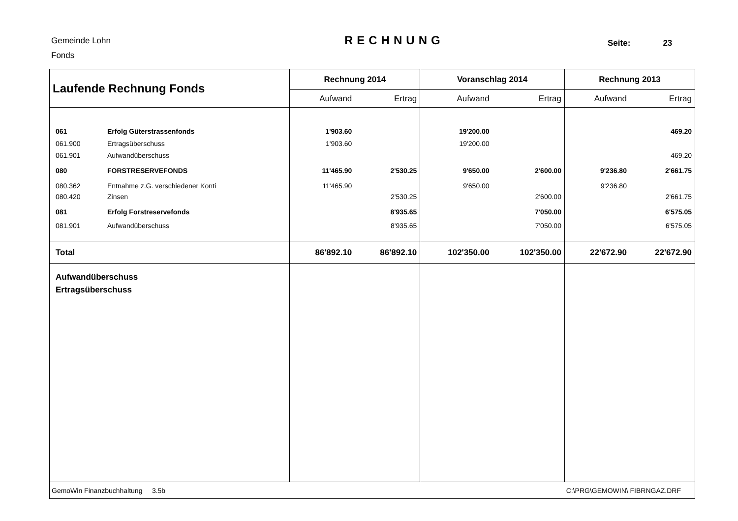Gemeinde Lohn
Fonds
RECHNUNG Seite: 23
| Laufende Rechnung Fonds | | Rechnung 2014 | | Voranschlag 2014 | | Rechnung 2013 | |
| --- | --- | --- | --- | --- | --- | --- | --- |
| | | Aufwand | Ertrag | Aufwand | Ertrag | Aufwand | Ertrag |
| 061 | Erfolg Güterstrassenfonds | 1'903.60 | | 19'200.00 | | | 469.20 |
| 061.900 | Ertragsüberschuss | 1'903.60 | | 19'200.00 | | | |
| 061.901 | Aufwandüberschuss | | | | | | 469.20 |
| 080 | FORSTRESERVEFONDS | 11'465.90 | 2'530.25 | 9'650.00 | 2'600.00 | 9'236.80 | 2'661.75 |
| 080.362 | Entnahme z.G. verschiedener Konti | 11'465.90 | | 9'650.00 | | 9'236.80 | |
| 080.420 | Zinsen | | 2'530.25 | | 2'600.00 | | 2'661.75 |
| 081 | Erfolg Forstreservefonds | | 8'935.65 | | 7'050.00 | | 6'575.05 |
| 081.901 | Aufwandüberschuss | | 8'935.65 | | 7'050.00 | | 6'575.05 |
| Total | | 86'892.10 | 86'892.10 | 102'350.00 | 102'350.00 | 22'672.90 | 22'672.90 |
| Aufwandüberschuss Ertragsüberschuss | | | | | | | |
| GemoWin Finanzbuchhaltung 3.5b | | | | C:\PRG\GEMOWIN\ FIBRNGAZ.DRF | | | |